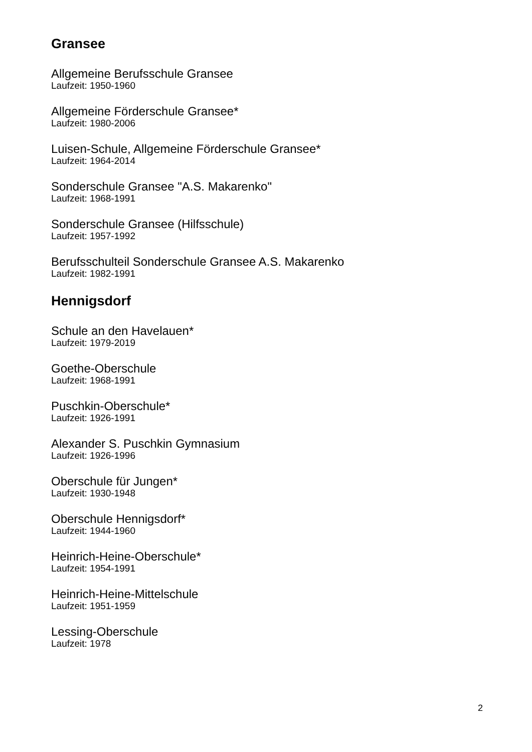Gransee
Allgemeine Berufsschule Gransee
Laufzeit: 1950-1960
Allgemeine Förderschule Gransee*
Laufzeit: 1980-2006
Luisen-Schule, Allgemeine Förderschule Gransee*
Laufzeit: 1964-2014
Sonderschule Gransee "A.S. Makarenko"
Laufzeit: 1968-1991
Sonderschule Gransee (Hilfsschule)
Laufzeit: 1957-1992
Berufsschulteil Sonderschule Gransee A.S. Makarenko
Laufzeit: 1982-1991
Hennigsdorf
Schule an den Havelauen*
Laufzeit: 1979-2019
Goethe-Oberschule
Laufzeit: 1968-1991
Puschkin-Oberschule*
Laufzeit: 1926-1991
Alexander S. Puschkin Gymnasium
Laufzeit: 1926-1996
Oberschule für Jungen*
Laufzeit: 1930-1948
Oberschule Hennigsdorf*
Laufzeit: 1944-1960
Heinrich-Heine-Oberschule*
Laufzeit: 1954-1991
Heinrich-Heine-Mittelschule
Laufzeit: 1951-1959
Lessing-Oberschule
Laufzeit: 1978
2